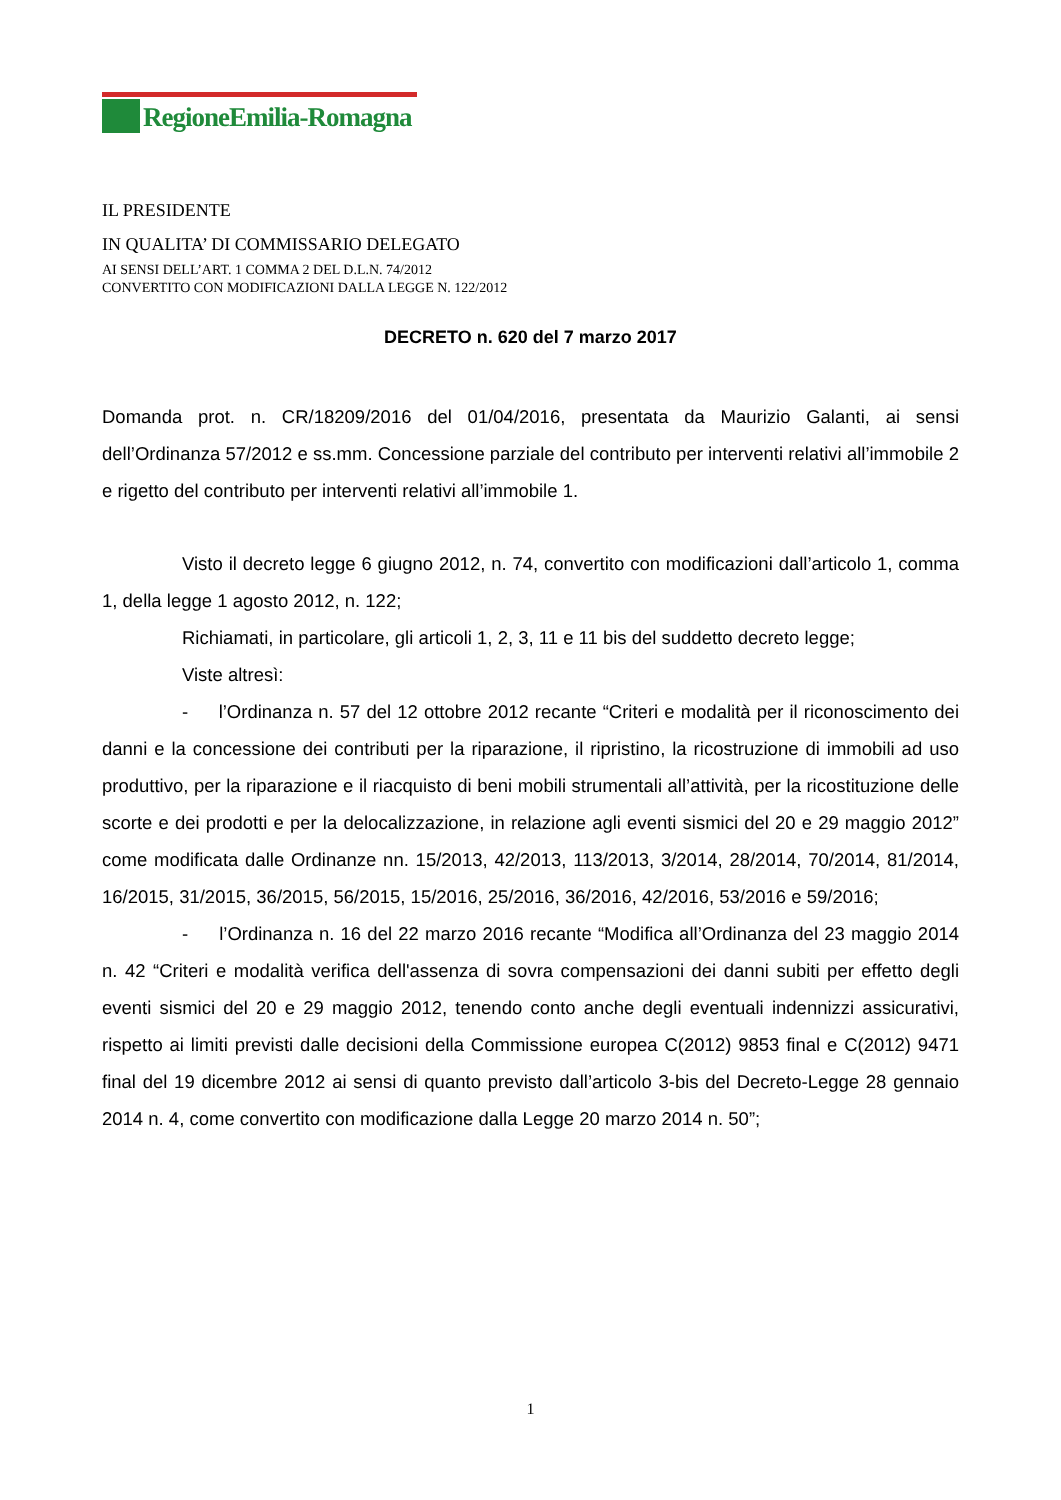RegioneEmilia-Romagna
IL PRESIDENTE
IN QUALITA’ DI COMMISSARIO DELEGATO
AI SENSI DELL’ART. 1 COMMA 2 DEL D.L.N. 74/2012
CONVERTITO CON MODIFICAZIONI DALLA LEGGE N. 122/2012
DECRETO n. 620 del 7 marzo 2017
Domanda prot. n. CR/18209/2016 del 01/04/2016, presentata da Maurizio Galanti, ai sensi dell’Ordinanza 57/2012 e ss.mm. Concessione parziale del contributo per interventi relativi all’immobile 2 e rigetto del contributo per interventi relativi all’immobile 1.
Visto il decreto legge 6 giugno 2012, n. 74, convertito con modificazioni dall’articolo 1, comma 1, della legge 1 agosto 2012, n. 122;
Richiamati, in particolare, gli articoli 1, 2, 3, 11 e 11 bis del suddetto decreto legge;
Viste altresì:
- l’Ordinanza n. 57 del 12 ottobre 2012 recante “Criteri e modalità per il riconoscimento dei danni e la concessione dei contributi per la riparazione, il ripristino, la ricostruzione di immobili ad uso produttivo, per la riparazione e il riacquisto di beni mobili strumentali all’attività, per la ricostituzione delle scorte e dei prodotti e per la delocalizzazione, in relazione agli eventi sismici del 20 e 29 maggio 2012” come modificata dalle Ordinanze nn. 15/2013, 42/2013, 113/2013, 3/2014, 28/2014, 70/2014, 81/2014, 16/2015, 31/2015, 36/2015, 56/2015, 15/2016, 25/2016, 36/2016, 42/2016, 53/2016 e 59/2016;
- l’Ordinanza n. 16 del 22 marzo 2016 recante “Modifica all’Ordinanza del 23 maggio 2014 n. 42 “Criteri e modalità verifica dell'assenza di sovra compensazioni dei danni subiti per effetto degli eventi sismici del 20 e 29 maggio 2012, tenendo conto anche degli eventuali indennizzi assicurativi, rispetto ai limiti previsti dalle decisioni della Commissione europea C(2012) 9853 final e C(2012) 9471 final del 19 dicembre 2012 ai sensi di quanto previsto dall’articolo 3-bis del Decreto-Legge 28 gennaio 2014 n. 4, come convertito con modificazione dalla Legge 20 marzo 2014 n. 50”;
1